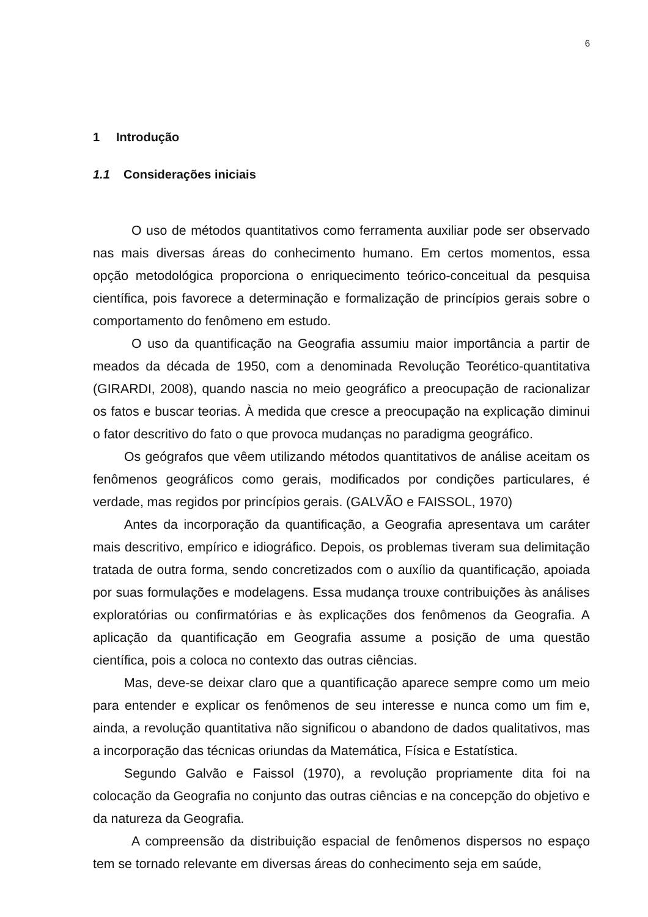6
1 Introdução
1.1 Considerações iniciais
O uso de métodos quantitativos como ferramenta auxiliar pode ser observado nas mais diversas áreas do conhecimento humano. Em certos momentos, essa opção metodológica proporciona o enriquecimento teórico-conceitual da pesquisa científica, pois favorece a determinação e formalização de princípios gerais sobre o comportamento do fenômeno em estudo.
O uso da quantificação na Geografia assumiu maior importância a partir de meados da década de 1950, com a denominada Revolução Teorético-quantitativa (GIRARDI, 2008), quando nascia no meio geográfico a preocupação de racionalizar os fatos e buscar teorias. À medida que cresce a preocupação na explicação diminui o fator descritivo do fato o que provoca mudanças no paradigma geográfico.
Os geógrafos que vêem utilizando métodos quantitativos de análise aceitam os fenômenos geográficos como gerais, modificados por condições particulares, é verdade, mas regidos por princípios gerais. (GALVÃO e FAISSOL, 1970)
Antes da incorporação da quantificação, a Geografia apresentava um caráter mais descritivo, empírico e idiográfico. Depois, os problemas tiveram sua delimitação tratada de outra forma, sendo concretizados com o auxílio da quantificação, apoiada por suas formulações e modelagens. Essa mudança trouxe contribuições às análises exploratórias ou confirmatórias e às explicações dos fenômenos da Geografia. A aplicação da quantificação em Geografia assume a posição de uma questão científica, pois a coloca no contexto das outras ciências.
Mas, deve-se deixar claro que a quantificação aparece sempre como um meio para entender e explicar os fenômenos de seu interesse e nunca como um fim e, ainda, a revolução quantitativa não significou o abandono de dados qualitativos, mas a incorporação das técnicas oriundas da Matemática, Física e Estatística.
Segundo Galvão e Faissol (1970), a revolução propriamente dita foi na colocação da Geografia no conjunto das outras ciências e na concepção do objetivo e da natureza da Geografia.
A compreensão da distribuição espacial de fenômenos dispersos no espaço tem se tornado relevante em diversas áreas do conhecimento seja em saúde,